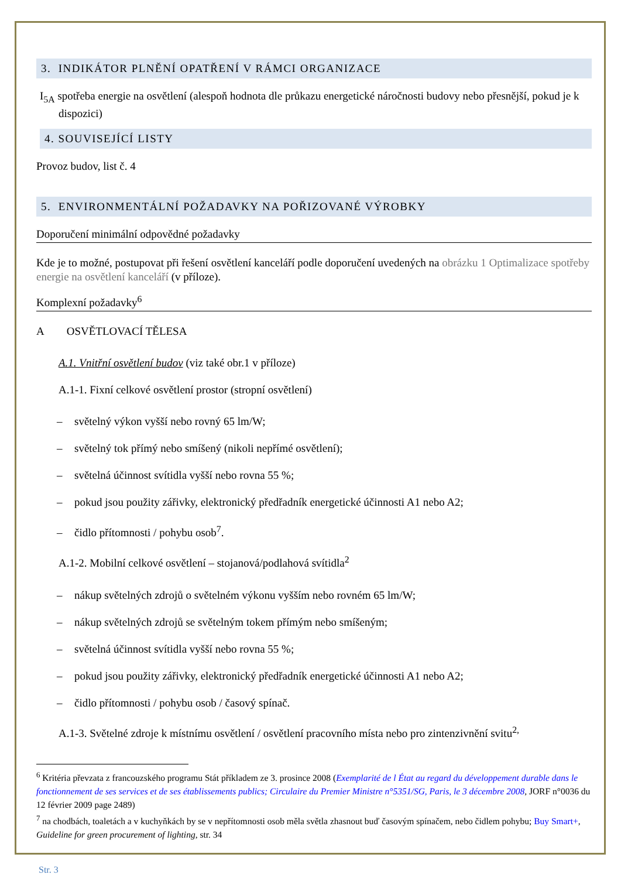3. INDIKÁTOR PLNĚNÍ OPATŘENÍ V RÁMCI ORGANIZACE
I<sub>5A</sub> spotřeba energie na osvětlení (alespoň hodnota dle průkazu energetické náročnosti budovy nebo přesnější, pokud je k dispozici)
4. SOUVISEJÍCÍ LISTY
Provoz budov, list č. 4
5. ENVIRONMENTÁLNÍ POŽADAVKY NA POŘIZOVANÉ VÝROBKY
Doporučení minimální odpovědné požadavky
Kde je to možné, postupovat při řešení osvětlení kanceláří podle doporučení uvedených na obrázku 1 Optimalizace spotřeby energie na osvětlení kanceláří (v příloze).
Komplexní požadavky<sup>6</sup>
A OSVĚTLOVACÍ TĚLESA
A.1. Vnitřní osvětlení budov (viz také obr.1 v příloze)
A.1-1. Fixní celkové osvětlení prostor (stropní osvětlení)
– světelný výkon vyšší nebo rovný 65 lm/W;
– světelný tok přímý nebo smíšený (nikoli nepřímé osvětlení);
– světelná účinnost svítidla vyšší nebo rovna 55 %;
– pokud jsou použity zářivky, elektronický předřadník energetické účinnosti A1 nebo A2;
– čidlo přítomnosti / pohybu osob<sup>7</sup>.
A.1-2. Mobilní celkové osvětlení – stojanová/podlahová svítidla<sup>2</sup>
– nákup světelných zdrojů o světelném výkonu vyšším nebo rovném 65 lm/W;
– nákup světelných zdrojů se světelným tokem přímým nebo smíšeným;
– světelná účinnost svítidla vyšší nebo rovna 55 %;
– pokud jsou použity zářivky, elektronický předřadník energetické účinnosti A1 nebo A2;
– čidlo přítomnosti / pohybu osob / časový spínač.
A.1-3. Světelné zdroje k místnímu osvětlení / osvětlení pracovního místa nebo pro zintenzivnění svitu<sup>2,</sup>
<sup>6</sup> Kritéria převzata z francouzského programu Stát příkladem ze 3. prosince 2008 (Exemplarité de l État au regard du développement durable dans le fonctionnement de ses services et de ses établissements publics; Circulaire du Premier Ministre n°5351/SG, Paris, le 3 décembre 2008, JORF n°0036 du 12 février 2009 page 2489)
<sup>7</sup> na chodbách, toaletách a v kuchyňkách by se v nepřítomnosti osob měla světla zhasnout buď časovým spínačem, nebo čidlem pohybu; Buy Smart+, Guideline for green procurement of lighting, str. 34
Str. 3